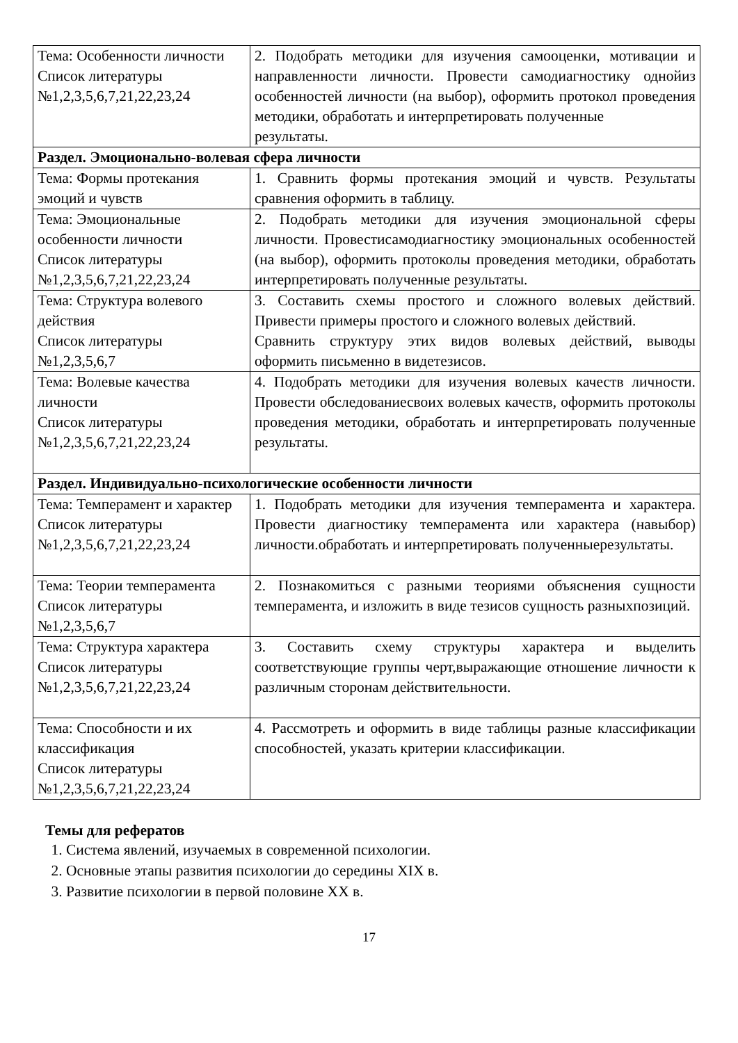| Тема: Особенности личности Список литературы №1,2,3,5,6,7,21,22,23,24 | 2. Подобрать методики для изучения самооценки, мотивации и направленности личности. Провести самодиагностику однойиз особенностей личности (на выбор), оформить протокол проведения методики, обработать и интерпретировать полученные результаты. |
| Раздел. Эмоционально-волевая сфера личности | |
| Тема: Формы протекания эмоций и чувств | 1. Сравнить формы протекания эмоций и чувств. Результаты сравнения оформить в таблицу. |
| Тема: Эмоциональные особенности личности Список литературы №1,2,3,5,6,7,21,22,23,24 | 2. Подобрать методики для изучения эмоциональной сферы личности. Провестисамодиагностику эмоциональных особенностей (на выбор), оформить протоколы проведения методики, обработать интерпретировать полученные результаты. |
| Тема: Структура волевого действия Список литературы №1,2,3,5,6,7 | 3. Составить схемы простого и сложного волевых действий. Привести примеры простого и сложного волевых действий. Сравнить структуру этих видов волевых действий, выводы оформить письменно в видетезисов. |
| Тема: Волевые качества личности Список литературы №1,2,3,5,6,7,21,22,23,24 | 4. Подобрать методики для изучения волевых качеств личности. Провести обследованиесвоих волевых качеств, оформить протоколы проведения методики, обработать и интерпретировать полученные результаты. |
| Раздел. Индивидуально-психологические особенности личности | |
| Тема: Темперамент и характер Список литературы №1,2,3,5,6,7,21,22,23,24 | 1. Подобрать методики для изучения темперамента и характера. Провести диагностику темперамента или характера (навыбор) личности.обработать и интерпретировать полученныерезультаты. |
| Тема: Теории темперамента Список литературы №1,2,3,5,6,7 | 2. Познакомиться с разными теориями объяснения сущности темперамента, и изложить в виде тезисов сущность разныхпозиций. |
| Тема: Структура характера Список литературы №1,2,3,5,6,7,21,22,23,24 | 3. Составить схему структуры характера и выделить соответствующие группы черт,выражающие отношение личности к различным сторонам действительности. |
| Тема: Способности и их классификация Список литературы №1,2,3,5,6,7,21,22,23,24 | 4. Рассмотреть и оформить в виде таблицы разные классификации способностей, указать критерии классификации. |
Темы для рефератов
1. Система явлений, изучаемых в современной психологии.
2. Основные этапы развития психологии до середины XIX в.
3. Развитие психологии в первой половине XX в.
17